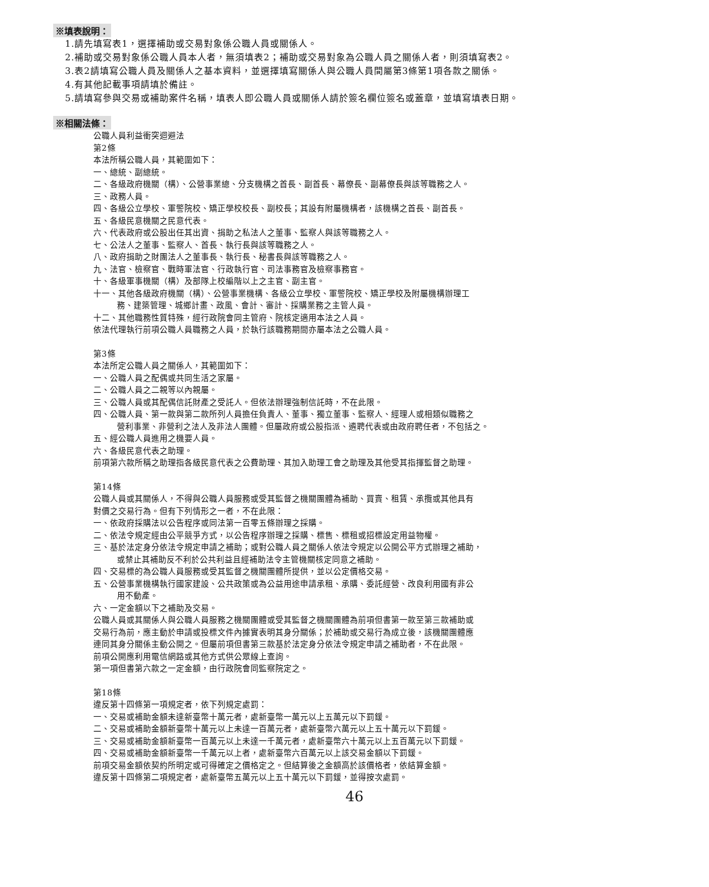※填表說明：
1.請先填寫表1，選擇補助或交易對象係公職人員或關係人。
2.補助或交易對象係公職人員本人者，無須填表2；補助或交易對象為公職人員之關係人者，則須填寫表2。
3.表2請填寫公職人員及關係人之基本資料，並選擇填寫關係人與公職人員間屬第3條第1項各款之關係。
4.有其他記載事項請填於備註。
5.請填寫參與交易或補助案件名稱，填表人即公職人員或關係人請於簽名欄位簽名或蓋章，並填寫填表日期。
※相關法條：
公職人員利益衝突迴避法
第2條
本法所稱公職人員，其範圍如下：
一、總統、副總統。
二、各級政府機關（構）、公營事業總、分支機構之首長、副首長、幕僚長、副幕僚長與該等職務之人。
三、政務人員。
四、各級公立學校、軍警院校、矯正學校校長、副校長；其設有附屬機構者，該機構之首長、副首長。
五、各級民意機關之民意代表。
六、代表政府或公股出任其出資、捐助之私法人之董事、監察人與該等職務之人。
七、公法人之董事、監察人、首長、執行長與該等職務之人。
八、政府捐助之財團法人之董事長、執行長、秘書長與該等職務之人。
九、法官、檢察官、戰時軍法官、行政執行官、司法事務官及檢察事務官。
十、各級軍事機關（構）及部隊上校編階以上之主官、副主官。
十一、其他各級政府機關（構）、公營事業機構、各級公立學校、軍警院校、矯正學校及附屬機構辦理工
務、建築管理、城鄉計畫、政風、會計、審計、採購業務之主管人員。
十二、其他職務性質特殊，經行政院會同主管府、院核定適用本法之人員。
依法代理執行前項公職人員職務之人員，於執行該職務期間亦屬本法之公職人員。
第3條
本法所定公職人員之關係人，其範圍如下：
一、公職人員之配偶或共同生活之家屬。
二、公職人員之二親等以內親屬。
三、公職人員或其配偶信託財產之受託人。但依法辦理強制信託時，不在此限。
四、公職人員、第一款與第二款所列人員擔任負責人、董事、獨立董事、監察人、經理人或相類似職務之
營利事業、非營利之法人及非法人團體。但屬政府或公股指派、遴聘代表或由政府聘任者，不包括之。
五、經公職人員進用之機要人員。
六、各級民意代表之助理。
前項第六款所稱之助理指各級民意代表之公費助理、其加入助理工會之助理及其他受其指揮監督之助理。
第14條
公職人員或其關係人，不得與公職人員服務或受其監督之機關團體為補助、買賣、租賃、承攬或其他具有
對價之交易行為。但有下列情形之一者，不在此限：
一、依政府採購法以公告程序或同法第一百零五條辦理之採購。
二、依法令規定經由公平競爭方式，以公告程序辦理之採購、標售、標租或招標設定用益物權。
三、基於法定身分依法令規定申請之補助；或對公職人員之關係人依法令規定以公開公平方式辦理之補助，
或禁止其補助反不利於公共利益且經補助法令主管機關核定同意之補助。
四、交易標的為公職人員服務或受其監督之機關團體所提供，並以公定價格交易。
五、公營事業機構執行國家建設、公共政策或為公益用途申請承租、承購、委託經營、改良利用國有非公
用不動產。
六、一定金額以下之補助及交易。
公職人員或其關係人與公職人員服務之機關團體或受其監督之機關團體為前項但書第一款至第三款補助或
交易行為前，應主動於申請或投標文件內據實表明其身分關係；於補助或交易行為成立後，該機關團體應
連同其身分關係主動公開之。但屬前項但書第三款基於法定身分依法令規定申請之補助者，不在此限。
前項公開應利用電信網路或其他方式供公眾線上查詢。
第一項但書第六款之一定金額，由行政院會同監察院定之。
第18條
違反第十四條第一項規定者，依下列規定處罰：
一、交易或補助金額未達新臺幣十萬元者，處新臺幣一萬元以上五萬元以下罰鍰。
二、交易或補助金額新臺幣十萬元以上未達一百萬元者，處新臺幣六萬元以上五十萬元以下罰鍰。
三、交易或補助金額新臺幣一百萬元以上未達一千萬元者，處新臺幣六十萬元以上五百萬元以下罰鍰。
四、交易或補助金額新臺幣一千萬元以上者，處新臺幣六百萬元以上該交易金額以下罰鍰。
前項交易金額依契約所明定或可得確定之價格定之。但結算後之金額高於該價格者，依結算金額。
違反第十四條第二項規定者，處新臺幣五萬元以上五十萬元以下罰鍰，並得按次處罰。
46